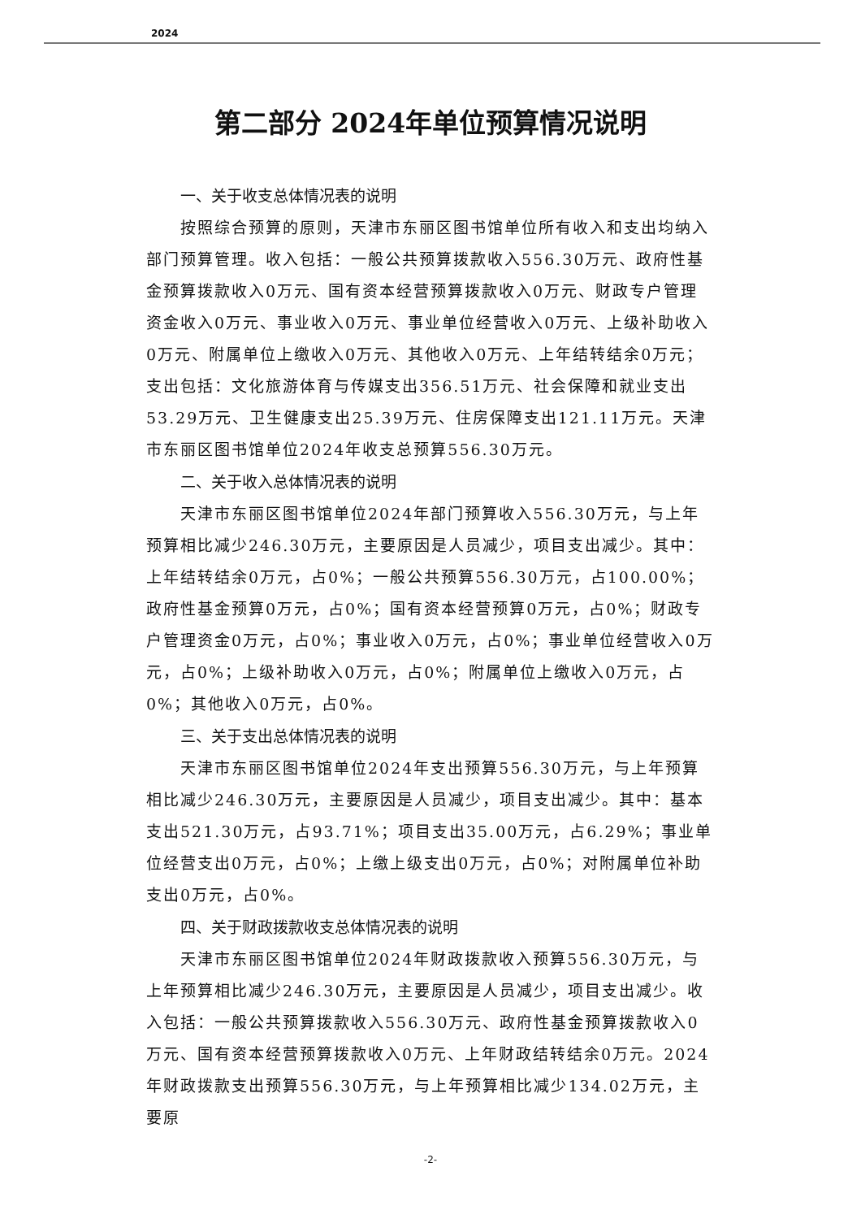2024
第二部分 2024年单位预算情况说明
一、关于收支总体情况表的说明
按照综合预算的原则，天津市东丽区图书馆单位所有收入和支出均纳入部门预算管理。收入包括：一般公共预算拨款收入556.30万元、政府性基金预算拨款收入0万元、国有资本经营预算拨款收入0万元、财政专户管理资金收入0万元、事业收入0万元、事业单位经营收入0万元、上级补助收入0万元、附属单位上缴收入0万元、其他收入0万元、上年结转结余0万元；支出包括：文化旅游体育与传媒支出356.51万元、社会保障和就业支出53.29万元、卫生健康支出25.39万元、住房保障支出121.11万元。天津市东丽区图书馆单位2024年收支总预算556.30万元。
二、关于收入总体情况表的说明
天津市东丽区图书馆单位2024年部门预算收入556.30万元，与上年预算相比减少246.30万元，主要原因是人员减少，项目支出减少。其中：上年结转结余0万元，占0%；一般公共预算556.30万元，占100.00%；政府性基金预算0万元，占0%；国有资本经营预算0万元，占0%；财政专户管理资金0万元，占0%；事业收入0万元，占0%；事业单位经营收入0万元，占0%；上级补助收入0万元，占0%；附属单位上缴收入0万元，占0%；其他收入0万元，占0%。
三、关于支出总体情况表的说明
天津市东丽区图书馆单位2024年支出预算556.30万元，与上年预算相比减少246.30万元，主要原因是人员减少，项目支出减少。其中：基本支出521.30万元，占93.71%；项目支出35.00万元，占6.29%；事业单位经营支出0万元，占0%；上缴上级支出0万元，占0%；对附属单位补助支出0万元，占0%。
四、关于财政拨款收支总体情况表的说明
天津市东丽区图书馆单位2024年财政拨款收入预算556.30万元，与上年预算相比减少246.30万元，主要原因是人员减少，项目支出减少。收入包括：一般公共预算拨款收入556.30万元、政府性基金预算拨款收入0万元、国有资本经营预算拨款收入0万元、上年财政结转结余0万元。2024年财政拨款支出预算556.30万元，与上年预算相比减少134.02万元，主要原
-2-